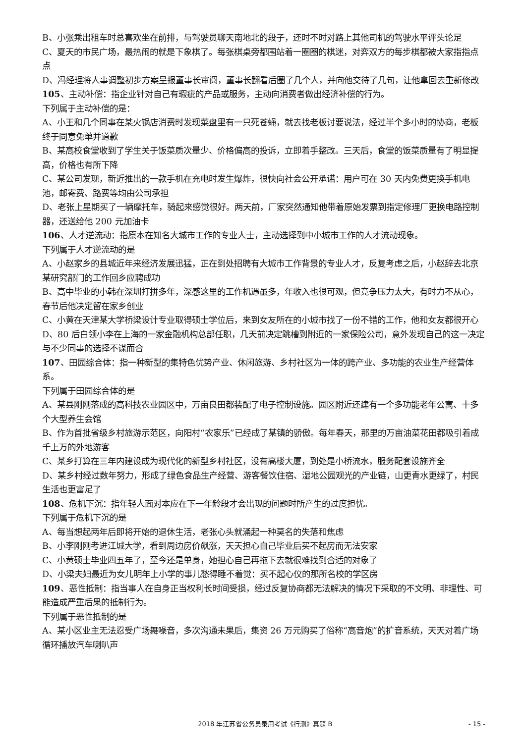B、小张乘出租车时总喜欢坐在前排，与驾驶员聊天南地北的段子，还时不时对路上其他司机的驾驶水平评头论足
C、夏天的市民广场，最热闹的就是下象棋了。每张棋桌旁都围站着一圈圈的棋迷，对弈双方的每步棋都被大家指指点点
D、冯经理将人事调整初步方案呈报董事长审阅，董事长翻看后圈了几个人，并向他交待了几句，让他拿回去重新修改
105、主动补偿：指企业针对自己有瑕疵的产品或服务，主动向消费者做出经济补偿的行为。
下列属于主动补偿的是：
A、小王和几个同事在某火锅店消费时发现菜盘里有一只死苍蝇，就去找老板讨要说法，经过半个多小时的协商，老板终于同意免单并道歉
B、某高校食堂收到了学生关于饭菜质次量少、价格偏高的投诉，立即着手整改。三天后，食堂的饭菜质量有了明显提高，价格也有所下降
C、某公司发现，新近推出的一款手机在充电时发生爆炸，很快向社会公开承诺：用户可在 30 天内免费更换手机电池，邮寄费、路费等均由公司承担
D、老张上星期买了一辆摩托车，骑起来感觉很好。两天前，厂家突然通知他带着原始发票到指定修理厂更换电路控制器，还送给他 200 元加油卡
106、人才逆流动：指原本在知名大城市工作的专业人士，主动选择到中小城市工作的人才流动现象。
下列属于人才逆流动的是
A、小赵家乡的县城近年来经济发展迅猛，正在到处招聘有大城市工作背景的专业人才，反复考虑之后，小赵辞去北京某研究部门的工作回乡应聘成功
B、高中毕业的小韩在深圳打拼多年，深感这里的工作机遇虽多，年收入也很可观，但竞争压力太大，有时力不从心，春节后他决定留在家乡创业
C、小黄在天津某大学桥梁设计专业取得硕士学位后，来到女友所在的小城市找了一份不错的工作，他和女友都很开心
D、80 后白领小李在上海的一家金融机构总部任职，几天前决定跳槽到附近的一家保险公司，意外发现自己的这一决定与不少同事的选择不谋而合
107、田园综合体：指一种新型的集特色优势产业、休闲旅游、乡村社区为一体的跨产业、多功能的农业生产经营体系。
下列属于田园综合体的是
A、某县刚刚落成的高科技农业园区中，万亩良田都装配了电子控制设施。园区附近还建有一个多功能老年公寓、十多个大型养生会馆
B、作为首批省级乡村旅游示范区，向阳村“农家乐”已经成了某镇的骄傲。每年春天，那里的万亩油菜花田都吸引着成千上万的外地游客
C、某乡打算在三年内建设成为现代化的新型乡村社区，没有高楼大厦，到处是小桥流水，服务配套设施齐全
D、某乡村经过数年努力，形成了绿色食品生产经营、游客餐饮住宿、湿地公园观光的产业链，山更青水更绿了，村民生活也更富足了
108、危机下沉：指年轻人面对本应在下一年龄段才会出现的问题时所产生的过度担忧。
下列属于危机下沉的是
A、每当想起两年后即将开始的退休生活，老张心头就涌起一种莫名的失落和焦虑
B、小李刚刚考进江城大学，看到周边房价飙涨，天天担心自己毕业后买不起房而无法安家
C、小黄硕士毕业四五年了，至今还是单身，她担心自己再拖下去就很难找到合适的对象了
D、小梁夫妇最近为女儿明年上小学的事儿愁得睡不着觉：买不起心仪的那所名校的学区房
109、恶性抵制：指当事人在自身正当权利长时间受损，经过反复协商都无法解决的情况下采取的不文明、非理性、可能造成严重后果的抵制行为。
下列属于恶性抵制的是
A、某小区业主无法忍受广场舞噪音，多次沟通未果后，集资 26 万元购买了俗称“高音炮”的扩音系统，天天对着广场循环播放汽车喇叭声
2018 年江苏省公务员录用考试《行测》真题 B - 15 -